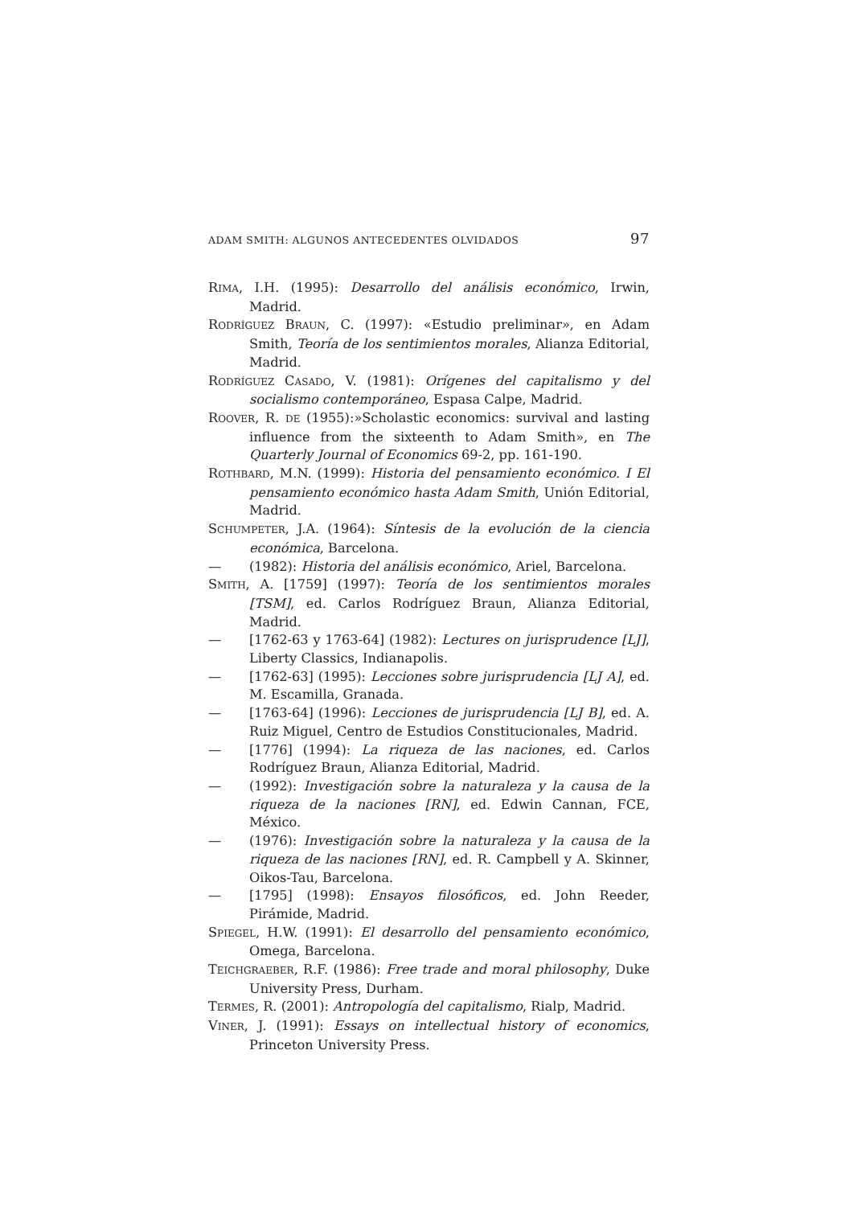ADAM SMITH: ALGUNOS ANTECEDENTES OLVIDADOS 97
RIMA, I.H. (1995): Desarrollo del análisis económico, Irwin, Madrid.
RODRÍGUEZ BRAUN, C. (1997): «Estudio preliminar», en Adam Smith, Teoría de los sentimientos morales, Alianza Editorial, Madrid.
RODRÍGUEZ CASADO, V. (1981): Orígenes del capitalismo y del socialismo contemporáneo, Espasa Calpe, Madrid.
ROOVER, R. DE (1955):»Scholastic economics: survival and lasting influence from the sixteenth to Adam Smith», en The Quarterly Journal of Economics 69-2, pp. 161-190.
ROTHBARD, M.N. (1999): Historia del pensamiento económico. I El pensamiento económico hasta Adam Smith, Unión Editorial, Madrid.
SCHUMPETER, J.A. (1964): Síntesis de la evolución de la ciencia económica, Barcelona.
— (1982): Historia del análisis económico, Ariel, Barcelona.
SMITH, A. [1759] (1997): Teoría de los sentimientos morales [TSM], ed. Carlos Rodríguez Braun, Alianza Editorial, Madrid.
— [1762-63 y 1763-64] (1982): Lectures on jurisprudence [LJ], Liberty Classics, Indianapolis.
— [1762-63] (1995): Lecciones sobre jurisprudencia [LJ A], ed. M. Escamilla, Granada.
— [1763-64] (1996): Lecciones de jurisprudencia [LJ B], ed. A. Ruiz Miguel, Centro de Estudios Constitucionales, Madrid.
— [1776] (1994): La riqueza de las naciones, ed. Carlos Rodríguez Braun, Alianza Editorial, Madrid.
— (1992): Investigación sobre la naturaleza y la causa de la riqueza de la naciones [RN], ed. Edwin Cannan, FCE, México.
— (1976): Investigación sobre la naturaleza y la causa de la riqueza de las naciones [RN], ed. R. Campbell y A. Skinner, Oikos-Tau, Barcelona.
— [1795] (1998): Ensayos filosóficos, ed. John Reeder, Pirámide, Madrid.
SPIEGEL, H.W. (1991): El desarrollo del pensamiento económico, Omega, Barcelona.
TEICHGRAEBER, R.F. (1986): Free trade and moral philosophy, Duke University Press, Durham.
TERMES, R. (2001): Antropología del capitalismo, Rialp, Madrid.
VINER, J. (1991): Essays on intellectual history of economics, Princeton University Press.